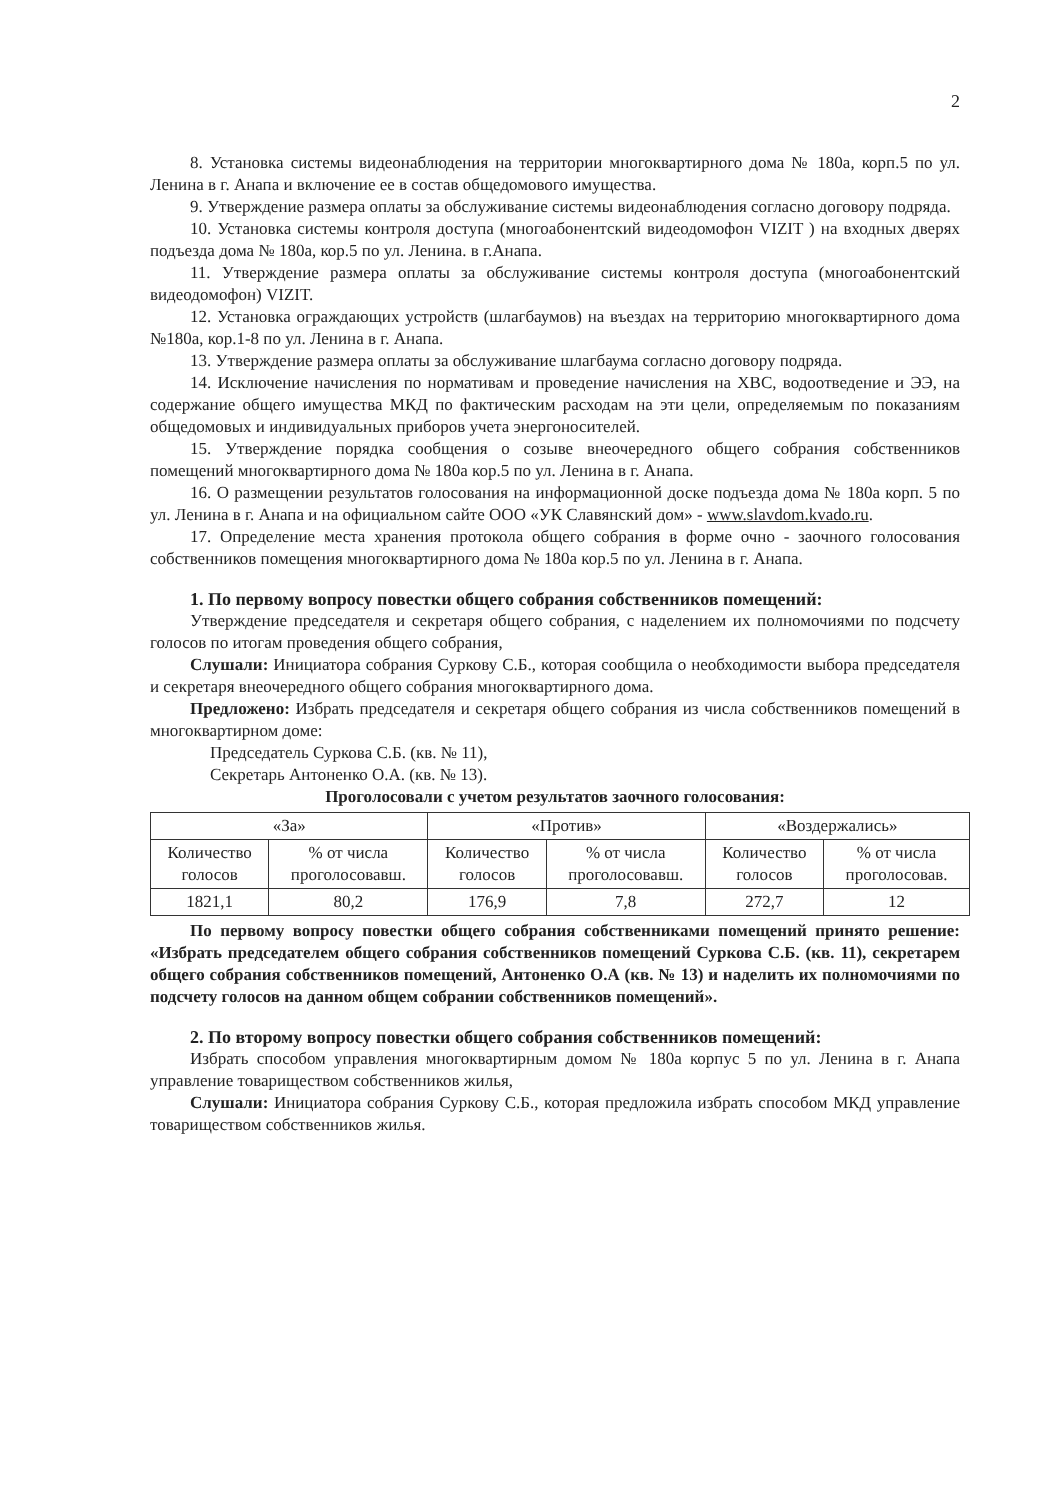2
8. Установка системы видеонаблюдения на территории многоквартирного дома № 180а, корп.5 по ул. Ленина в г. Анапа и включение ее в состав общедомового имущества.
9. Утверждение размера оплаты за обслуживание системы видеонаблюдения согласно договору подряда.
10. Установка системы контроля доступа (многоабонентский видеодомофон VIZIT ) на входных дверях подъезда дома № 180а, кор.5 по ул. Ленина. в г.Анапа.
11. Утверждение размера оплаты за обслуживание системы контроля доступа (многоабонентский видеодомофон) VIZIT.
12. Установка ограждающих устройств (шлагбаумов) на въездах на территорию многоквартирного дома №180а, кор.1-8 по ул. Ленина в г. Анапа.
13. Утверждение размера оплаты за обслуживание шлагбаума согласно договору подряда.
14. Исключение начисления по нормативам и проведение начисления на ХВС, водоотведение и ЭЭ, на содержание общего имущества МКД по фактическим расходам на эти цели, определяемым по показаниям общедомовых и индивидуальных приборов учета энергоносителей.
15. Утверждение порядка сообщения о созыве внеочередного общего собрания собственников помещений многоквартирного дома № 180а кор.5 по ул. Ленина в г. Анапа.
16. О размещении результатов голосования на информационной доске подъезда дома № 180а корп. 5 по ул. Ленина в г. Анапа и на официальном сайте ООО «УК Славянский дом» - www.slavdom.kvado.ru.
17. Определение места хранения протокола общего собрания в форме очно - заочного голосования собственников помещения многоквартирного дома № 180а кор.5 по ул. Ленина в г. Анапа.
1. По первому вопросу повестки общего собрания собственников помещений:
Утверждение председателя и секретаря общего собрания, с наделением их полномочиями по подсчету голосов по итогам проведения общего собрания,
Слушали: Инициатора собрания Суркову С.Б., которая сообщила о необходимости выбора председателя и секретаря внеочередного общего собрания многоквартирного дома.
Предложено: Избрать председателя и секретаря общего собрания из числа собственников помещений в многоквартирном доме:
Председатель Суркова С.Б. (кв. № 11),
Секретарь Антоненко О.А. (кв. № 13).
Проголосовали с учетом результатов заочного голосования:
| «За» | | «Против» | | «Воздержались» | |
| --- | --- | --- | --- | --- | --- |
| Количество голосов | % от числа проголосовавш. | Количество голосов | % от числа проголосовавш. | Количество голосов | % от числа проголосовав. |
| 1821,1 | 80,2 | 176,9 | 7,8 | 272,7 | 12 |
По первому вопросу повестки общего собрания собственниками помещений принято решение: «Избрать председателем общего собрания собственников помещений Суркова С.Б. (кв. 11), секретарем общего собрания собственников помещений, Антоненко О.А (кв. № 13) и наделить их полномочиями по подсчету голосов на данном общем собрании собственников помещений».
2. По второму вопросу повестки общего собрания собственников помещений:
Избрать способом управления многоквартирным домом № 180а корпус 5 по ул. Ленина в г. Анапа управление товариществом собственников жилья,
Слушали: Инициатора собрания Суркову С.Б., которая предложила избрать способом МКД управление товариществом собственников жилья.